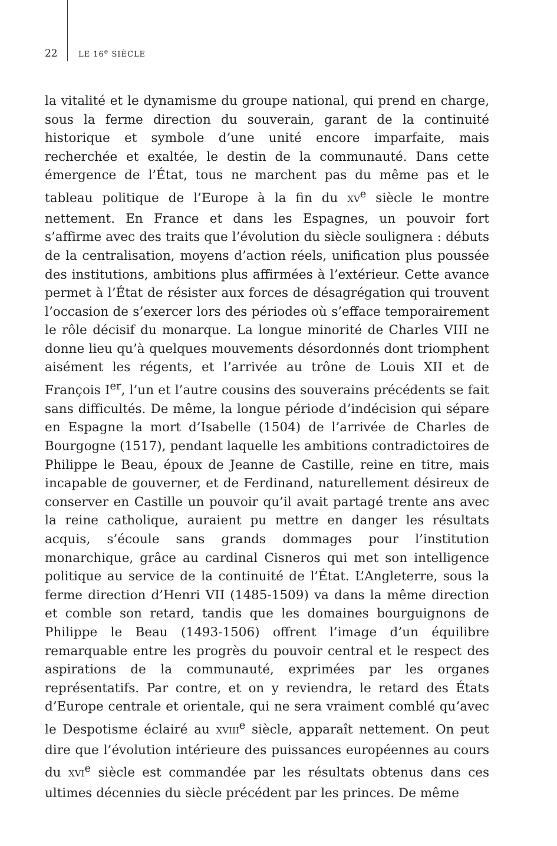22 LE 16<sup>e</sup> SIÈCLE
la vitalité et le dynamisme du groupe national, qui prend en charge, sous la ferme direction du souverain, garant de la continuité historique et symbole d’une unité encore imparfaite, mais recherchée et exaltée, le destin de la communauté. Dans cette émergence de l’État, tous ne marchent pas du même pas et le tableau politique de l’Europe à la fin du XV<sup>e</sup> siècle le montre nettement. En France et dans les Espagnes, un pouvoir fort s’affirme avec des traits que l’évolution du siècle soulignera : débuts de la centralisation, moyens d’action réels, unification plus poussée des institutions, ambitions plus affirmées à l’extérieur. Cette avance permet à l’État de résister aux forces de désagrégation qui trouvent l’occasion de s’exercer lors des périodes où s’efface temporairement le rôle décisif du monarque. La longue minorité de Charles VIII ne donne lieu qu’à quelques mouvements désordonnés dont triomphent aisément les régents, et l’arrivée au trône de Louis XII et de François I<sup>er</sup>, l’un et l’autre cousins des souverains précédents se fait sans difficultés. De même, la longue période d’indécision qui sépare en Espagne la mort d’Isabelle (1504) de l’arrivée de Charles de Bourgogne (1517), pendant laquelle les ambitions contradictoires de Philippe le Beau, époux de Jeanne de Castille, reine en titre, mais incapable de gouverner, et de Ferdinand, naturellement désireux de conserver en Castille un pouvoir qu’il avait partagé trente ans avec la reine catholique, auraient pu mettre en danger les résultats acquis, s’écoule sans grands dommages pour l’institution monarchique, grâce au cardinal Cisneros qui met son intelligence politique au service de la continuité de l’État. L’Angleterre, sous la ferme direction d’Henri VII (1485-1509) va dans la même direction et comble son retard, tandis que les domaines bourguignons de Philippe le Beau (1493-1506) offrent l’image d’un équilibre remarquable entre les progrès du pouvoir central et le respect des aspirations de la communauté, exprimées par les organes représentatifs. Par contre, et on y reviendra, le retard des États d’Europe centrale et orientale, qui ne sera vraiment comblé qu’avec le Despotisme éclairé au XVIII<sup>e</sup> siècle, apparaît nettement. On peut dire que l’évolution intérieure des puissances européennes au cours du XVI<sup>e</sup> siècle est commandée par les résultats obtenus dans ces ultimes décennies du siècle précédent par les princes. De même